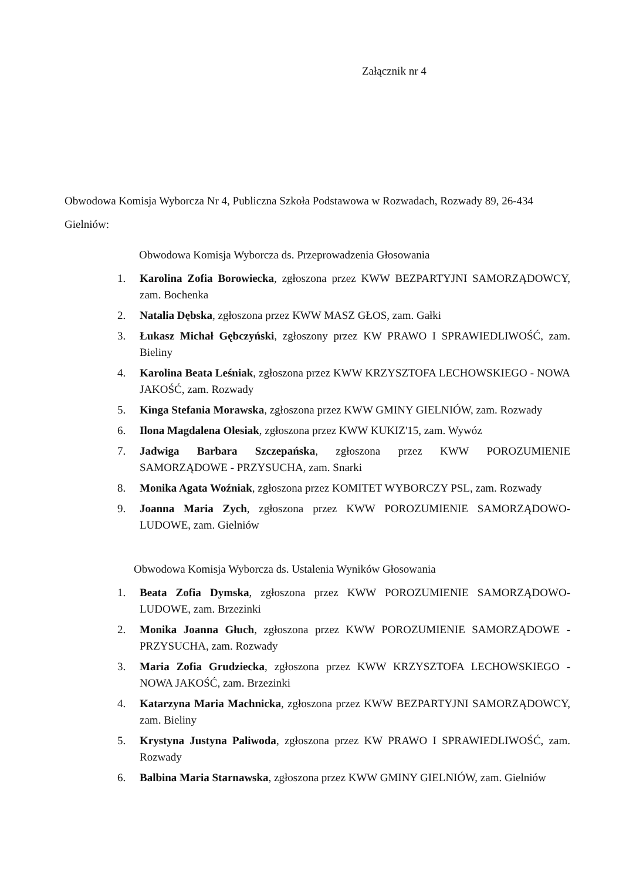Załącznik nr 4
Obwodowa Komisja Wyborcza Nr 4, Publiczna Szkoła Podstawowa w Rozwadach, Rozwady 89, 26-434 Gielniów:
Obwodowa Komisja Wyborcza ds. Przeprowadzenia Głosowania
1. Karolina Zofia Borowiecka, zgłoszona przez KWW BEZPARTYJNI SAMORZĄDOWCY, zam. Bochenka
2. Natalia Dębska, zgłoszona przez KWW MASZ GŁOS, zam. Gałki
3. Łukasz Michał Gębczyński, zgłoszony przez KW PRAWO I SPRAWIEDLIWOŚĆ, zam. Bieliny
4. Karolina Beata Leśniak, zgłoszona przez KWW KRZYSZTOFA LECHOWSKIEGO - NOWA JAKOŚĆ, zam. Rozwady
5. Kinga Stefania Morawska, zgłoszona przez KWW GMINY GIELNIÓW, zam. Rozwady
6. Ilona Magdalena Olesiak, zgłoszona przez KWW KUKIZ'15, zam. Wywóz
7. Jadwiga Barbara Szczepańska, zgłoszona przez KWW POROZUMIENIE SAMORZĄDOWE - PRZYSUCHA, zam. Snarki
8. Monika Agata Woźniak, zgłoszona przez KOMITET WYBORCZY PSL, zam. Rozwady
9. Joanna Maria Zych, zgłoszona przez KWW POROZUMIENIE SAMORZĄDOWO-LUDOWE, zam. Gielniów
Obwodowa Komisja Wyborcza ds. Ustalenia Wyników Głosowania
1. Beata Zofia Dymska, zgłoszona przez KWW POROZUMIENIE SAMORZĄDOWO-LUDOWE, zam. Brzezinki
2. Monika Joanna Głuch, zgłoszona przez KWW POROZUMIENIE SAMORZĄDOWE - PRZYSUCHA, zam. Rozwady
3. Maria Zofia Grudziecka, zgłoszona przez KWW KRZYSZTOFA LECHOWSKIEGO - NOWA JAKOŚĆ, zam. Brzezinki
4. Katarzyna Maria Machnicka, zgłoszona przez KWW BEZPARTYJNI SAMORZĄDOWCY, zam. Bieliny
5. Krystyna Justyna Paliwoda, zgłoszona przez KW PRAWO I SPRAWIEDLIWOŚĆ, zam. Rozwady
6. Balbina Maria Starnawska, zgłoszona przez KWW GMINY GIELNIÓW, zam. Gielniów